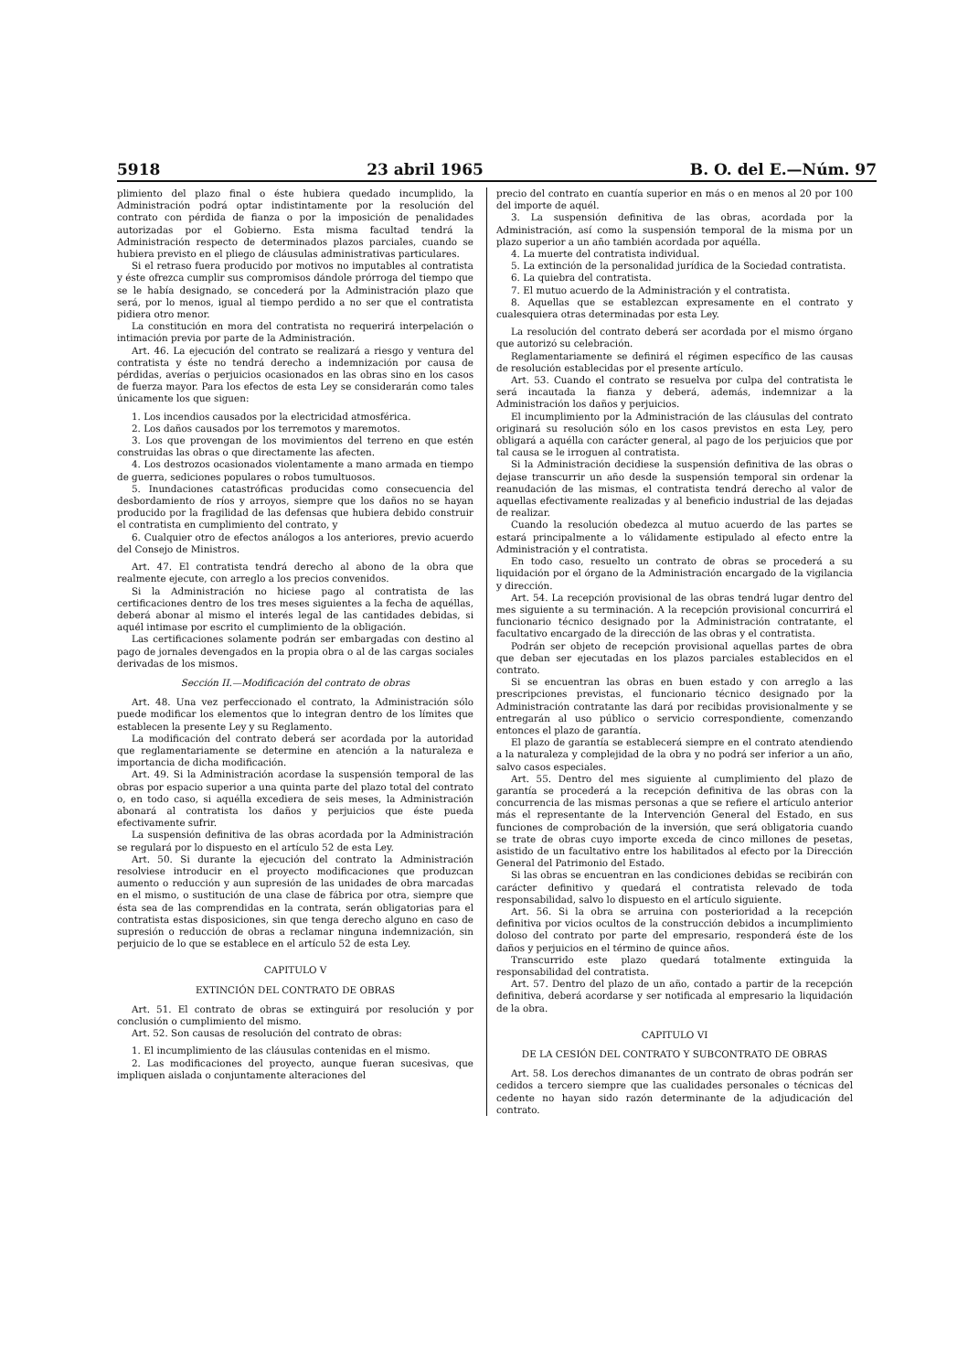5918 23 abril 1965 B. O. del E.—Núm. 97
plimiento del plazo final o éste hubiera quedado incumplido, la Administración podrá optar indistintamente por la resolución del contrato con pérdida de fianza o por la imposición de penalidades autorizadas por el Gobierno. Esta misma facultad tendrá la Administración respecto de determinados plazos parciales, cuando se hubiera previsto en el pliego de cláusulas administrativas particulares.
Si el retraso fuera producido por motivos no imputables al contratista y éste ofrezca cumplir sus compromisos dándole prórroga del tiempo que se le había designado, se concederá por la Administración plazo que será, por lo menos, igual al tiempo perdido a no ser que el contratista pidiera otro menor.
La constitución en mora del contratista no requerirá interpelación o intimación previa por parte de la Administración.
Art. 46. La ejecución del contrato se realizará a riesgo y ventura del contratista y éste no tendrá derecho a indemnización por causa de pérdidas, averías o perjuicios ocasionados en las obras sino en los casos de fuerza mayor. Para los efectos de esta Ley se considerarán como tales únicamente los que siguen:
1. Los incendios causados por la electricidad atmosférica.
2. Los daños causados por los terremotos y maremotos.
3. Los que provengan de los movimientos del terreno en que estén construidas las obras o que directamente las afecten.
4. Los destrozos ocasionados violentamente a mano armada en tiempo de guerra, sediciones populares o robos tumultuosos.
5. Inundaciones catastróficas producidas como consecuencia del desbordamiento de ríos y arroyos, siempre que los daños no se hayan producido por la fragilidad de las defensas que hubiera debido construir el contratista en cumplimiento del contrato, y
6. Cualquier otro de efectos análogos a los anteriores, previo acuerdo del Consejo de Ministros.
Art. 47. El contratista tendrá derecho al abono de la obra que realmente ejecute, con arreglo a los precios convenidos.
Si la Administración no hiciese pago al contratista de las certificaciones dentro de los tres meses siguientes a la fecha de aquéllas, deberá abonar al mismo el interés legal de las cantidades debidas, si aquél intimase por escrito el cumplimiento de la obligación.
Las certificaciones solamente podrán ser embargadas con destino al pago de jornales devengados en la propia obra o al de las cargas sociales derivadas de los mismos.
Sección II.—Modificación del contrato de obras
Art. 48. Una vez perfeccionado el contrato, la Administración sólo puede modificar los elementos que lo integran dentro de los límites que establecen la presente Ley y su Reglamento.
La modificación del contrato deberá ser acordada por la autoridad que reglamentariamente se determine en atención a la naturaleza e importancia de dicha modificación.
Art. 49. Si la Administración acordase la suspensión temporal de las obras por espacio superior a una quinta parte del plazo total del contrato o, en todo caso, si aquélla excediera de seis meses, la Administración abonará al contratista los daños y perjuicios que éste pueda efectivamente sufrir.
La suspensión definitiva de las obras acordada por la Administración se regulará por lo dispuesto en el artículo 52 de esta Ley.
Art. 50. Si durante la ejecución del contrato la Administración resolviese introducir en el proyecto modificaciones que produzcan aumento o reducción y aun supresión de las unidades de obra marcadas en el mismo, o sustitución de una clase de fábrica por otra, siempre que ésta sea de las comprendidas en la contrata, serán obligatorias para el contratista estas disposiciones, sin que tenga derecho alguno en caso de supresión o reducción de obras a reclamar ninguna indemnización, sin perjuicio de lo que se establece en el artículo 52 de esta Ley.
CAPITULO V
EXTINCIÓN DEL CONTRATO DE OBRAS
Art. 51. El contrato de obras se extinguirá por resolución y por conclusión o cumplimiento del mismo.
Art. 52. Son causas de resolución del contrato de obras:
1. El incumplimiento de las cláusulas contenidas en el mismo.
2. Las modificaciones del proyecto, aunque fueran sucesivas, que impliquen aislada o conjuntamente alteraciones del
precio del contrato en cuantía superior en más o en menos al 20 por 100 del importe de aquél.
3. La suspensión definitiva de las obras, acordada por la Administración, así como la suspensión temporal de la misma por un plazo superior a un año también acordada por aquélla.
4. La muerte del contratista individual.
5. La extinción de la personalidad jurídica de la Sociedad contratista.
6. La quiebra del contratista.
7. El mutuo acuerdo de la Administración y el contratista.
8. Aquellas que se establezcan expresamente en el contrato y cualesquiera otras determinadas por esta Ley.
La resolución del contrato deberá ser acordada por el mismo órgano que autorizó su celebración.
Reglamentariamente se definirá el régimen específico de las causas de resolución establecidas por el presente artículo.
Art. 53. Cuando el contrato se resuelva por culpa del contratista le será incautada la fianza y deberá, además, indemnizar a la Administración los daños y perjuicios.
El incumplimiento por la Administración de las cláusulas del contrato originará su resolución sólo en los casos previstos en esta Ley, pero obligará a aquélla con carácter general, al pago de los perjuicios que por tal causa se le irroguen al contratista.
Si la Administración decidiese la suspensión definitiva de las obras o dejase transcurrir un año desde la suspensión temporal sin ordenar la reanudación de las mismas, el contratista tendrá derecho al valor de aquellas efectivamente realizadas y al beneficio industrial de las dejadas de realizar.
Cuando la resolución obedezca al mutuo acuerdo de las partes se estará principalmente a lo válidamente estipulado al efecto entre la Administración y el contratista.
En todo caso, resuelto un contrato de obras se procederá a su liquidación por el órgano de la Administración encargado de la vigilancia y dirección.
Art. 54. La recepción provisional de las obras tendrá lugar dentro del mes siguiente a su terminación. A la recepción provisional concurrirá el funcionario técnico designado por la Administración contratante, el facultativo encargado de la dirección de las obras y el contratista.
Podrán ser objeto de recepción provisional aquellas partes de obra que deban ser ejecutadas en los plazos parciales establecidos en el contrato.
Si se encuentran las obras en buen estado y con arreglo a las prescripciones previstas, el funcionario técnico designado por la Administración contratante las dará por recibidas provisionalmente y se entregarán al uso público o servicio correspondiente, comenzando entonces el plazo de garantía.
El plazo de garantía se establecerá siempre en el contrato atendiendo a la naturaleza y complejidad de la obra y no podrá ser inferior a un año, salvo casos especiales.
Art. 55. Dentro del mes siguiente al cumplimiento del plazo de garantía se procederá a la recepción definitiva de las obras con la concurrencia de las mismas personas a que se refiere el artículo anterior más el representante de la Intervención General del Estado, en sus funciones de comprobación de la inversión, que será obligatoria cuando se trate de obras cuyo importe exceda de cinco millones de pesetas, asistido de un facultativo entre los habilitados al efecto por la Dirección General del Patrimonio del Estado.
Si las obras se encuentran en las condiciones debidas se recibirán con carácter definitivo y quedará el contratista relevado de toda responsabilidad, salvo lo dispuesto en el artículo siguiente.
Art. 56. Si la obra se arruina con posterioridad a la recepción definitiva por vicios ocultos de la construcción debidos a incumplimiento doloso del contrato por parte del empresario, responderá éste de los daños y perjuicios en el término de quince años.
Transcurrido este plazo quedará totalmente extinguida la responsabilidad del contratista.
Art. 57. Dentro del plazo de un año, contado a partir de la recepción definitiva, deberá acordarse y ser notificada al empresario la liquidación de la obra.
CAPITULO VI
DE LA CESIÓN DEL CONTRATO Y SUBCONTRATO DE OBRAS
Art. 58. Los derechos dimanantes de un contrato de obras podrán ser cedidos a tercero siempre que las cualidades personales o técnicas del cedente no hayan sido razón determinante de la adjudicación del contrato.